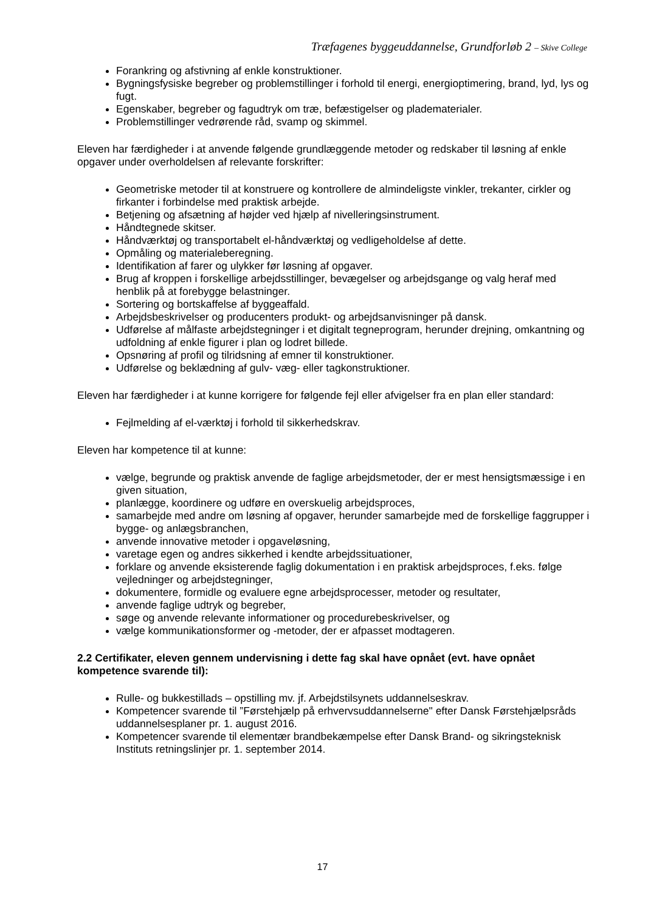Træfagenes byggeuddannelse, Grundforløb 2 – Skive College
Forankring og afstivning af enkle konstruktioner.
Bygningsfysiske begreber og problemstillinger i forhold til energi, energioptimering, brand, lyd, lys og fugt.
Egenskaber, begreber og fagudtryk om træ, befæstigelser og pladematerialer.
Problemstillinger vedrørende råd, svamp og skimmel.
Eleven har færdigheder i at anvende følgende grundlæggende metoder og redskaber til løsning af enkle opgaver under overholdelsen af relevante forskrifter:
Geometriske metoder til at konstruere og kontrollere de almindeligste vinkler, trekanter, cirkler og firkanter i forbindelse med praktisk arbejde.
Betjening og afsætning af højder ved hjælp af nivelleringsinstrument.
Håndtegnede skitser.
Håndværktøj og transportabelt el-håndværktøj og vedligeholdelse af dette.
Opmåling og materialeberegning.
Identifikation af farer og ulykker før løsning af opgaver.
Brug af kroppen i forskellige arbejdsstillinger, bevægelser og arbejdsgange og valg heraf med henblik på at forebygge belastninger.
Sortering og bortskaffelse af byggeaffald.
Arbejdsbeskrivelser og producenters produkt- og arbejdsanvisninger på dansk.
Udførelse af målfaste arbejdstegninger i et digitalt tegneprogram, herunder drejning, omkantning og udfoldning af enkle figurer i plan og lodret billede.
Opsnøring af profil og tilridsning af emner til konstruktioner.
Udførelse og beklædning af gulv- væg- eller tagkonstruktioner.
Eleven har færdigheder i at kunne korrigere for følgende fejl eller afvigelser fra en plan eller standard:
Fejlmelding af el-værktøj i forhold til sikkerhedskrav.
Eleven har kompetence til at kunne:
vælge, begrunde og praktisk anvende de faglige arbejdsmetoder, der er mest hensigtsmæssige i en given situation,
planlægge, koordinere og udføre en overskuelig arbejdsproces,
samarbejde med andre om løsning af opgaver, herunder samarbejde med de forskellige faggrupper i bygge- og anlægsbranchen,
anvende innovative metoder i opgaveløsning,
varetage egen og andres sikkerhed i kendte arbejdssituationer,
forklare og anvende eksisterende faglig dokumentation i en praktisk arbejdsproces, f.eks. følge vejledninger og arbejdstegninger,
dokumentere, formidle og evaluere egne arbejdsprocesser, metoder og resultater,
anvende faglige udtryk og begreber,
søge og anvende relevante informationer og procedurebeskrivelser, og
vælge kommunikationsformer og -metoder, der er afpasset modtageren.
2.2 Certifikater, eleven gennem undervisning i dette fag skal have opnået (evt. have opnået kompetence svarende til):
Rulle- og bukkestillads – opstilling mv. jf. Arbejdstilsynets uddannelseskrav.
Kompetencer svarende til ”Førstehjælp på erhvervsuddannelserne" efter Dansk Førstehjælpsråds uddannelsesplaner pr. 1. august 2016.
Kompetencer svarende til elementær brandbekæmpelse efter Dansk Brand- og sikringsteknisk Instituts retningslinjer pr. 1. september 2014.
17